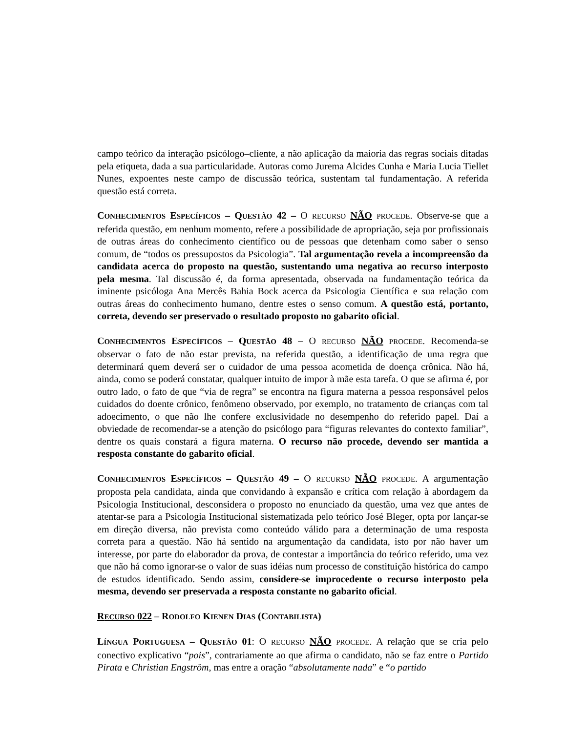campo teórico da interação psicólogo–cliente, a não aplicação da maioria das regras sociais ditadas pela etiqueta, dada a sua particularidade. Autoras como Jurema Alcides Cunha e Maria Lucia Tiellet Nunes, expoentes neste campo de discussão teórica, sustentam tal fundamentação. A referida questão está correta.
CONHECIMENTOS ESPECÍFICOS – QUESTÃO 42 – O RECURSO NÃO PROCEDE. Observe-se que a referida questão, em nenhum momento, refere a possibilidade de apropriação, seja por profissionais de outras áreas do conhecimento científico ou de pessoas que detenham como saber o senso comum, de “todos os pressupostos da Psicologia”. Tal argumentação revela a incompreensão da candidata acerca do proposto na questão, sustentando uma negativa ao recurso interposto pela mesma. Tal discussão é, da forma apresentada, observada na fundamentação teórica da iminente psicóloga Ana Mercês Bahia Bock acerca da Psicologia Científica e sua relação com outras áreas do conhecimento humano, dentre estes o senso comum. A questão está, portanto, correta, devendo ser preservado o resultado proposto no gabarito oficial.
CONHECIMENTOS ESPECÍFICOS – QUESTÃO 48 – O RECURSO NÃO PROCEDE. Recomenda-se observar o fato de não estar prevista, na referida questão, a identificação de uma regra que determinará quem deverá ser o cuidador de uma pessoa acometida de doença crônica. Não há, ainda, como se poderá constatar, qualquer intuito de impor à mãe esta tarefa. O que se afirma é, por outro lado, o fato de que “via de regra” se encontra na figura materna a pessoa responsável pelos cuidados do doente crônico, fenômeno observado, por exemplo, no tratamento de crianças com tal adoecimento, o que não lhe confere exclusividade no desempenho do referido papel. Daí a obviedade de recomendar-se a atenção do psicólogo para “figuras relevantes do contexto familiar”, dentre os quais constará a figura materna. O recurso não procede, devendo ser mantida a resposta constante do gabarito oficial.
CONHECIMENTOS ESPECÍFICOS – QUESTÃO 49 – O RECURSO NÃO PROCEDE. A argumentação proposta pela candidata, ainda que convidando à expansão e crítica com relação à abordagem da Psicologia Institucional, desconsidera o proposto no enunciado da questão, uma vez que antes de atentar-se para a Psicologia Institucional sistematizada pelo teórico José Bleger, opta por lançar-se em direção diversa, não prevista como conteúdo válido para a determinação de uma resposta correta para a questão. Não há sentido na argumentação da candidata, isto por não haver um interesse, por parte do elaborador da prova, de contestar a importância do teórico referido, uma vez que não há como ignorar-se o valor de suas idéias num processo de constituição histórica do campo de estudos identificado. Sendo assim, considere-se improcedente o recurso interposto pela mesma, devendo ser preservada a resposta constante no gabarito oficial.
RECURSO 022 – RODOLFO KIENEN DIAS (CONTABILISTA)
LÍNGUA PORTUGUESA – QUESTÃO 01: O RECURSO NÃO PROCEDE. A relação que se cria pelo conectivo explicativo “pois”, contrariamente ao que afirma o candidato, não se faz entre o Partido Pirata e Christian Engström, mas entre a oração “absolutamente nada” e “o partido